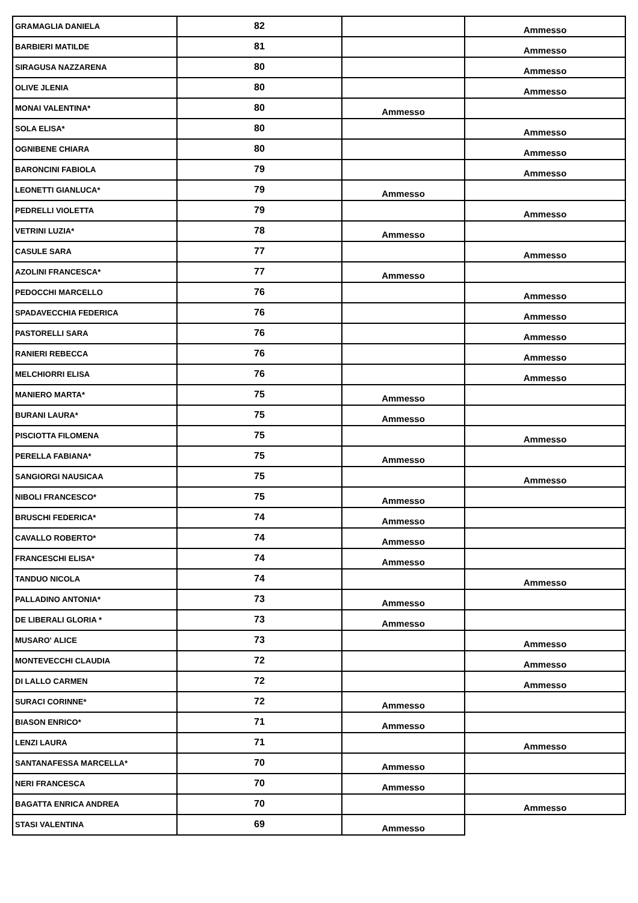| GRAMAGLIA DANIELA | 82 | | Ammesso |
| BARBIERI MATILDE | 81 | | Ammesso |
| SIRAGUSA NAZZARENA | 80 | | Ammesso |
| OLIVE JLENIA | 80 | | Ammesso |
| MONAI VALENTINA* | 80 | Ammesso | |
| SOLA ELISA* | 80 | | Ammesso |
| OGNIBENE CHIARA | 80 | | Ammesso |
| BARONCINI FABIOLA | 79 | | Ammesso |
| LEONETTI GIANLUCA* | 79 | Ammesso | |
| PEDRELLI VIOLETTA | 79 | | Ammesso |
| VETRINI LUZIA* | 78 | Ammesso | |
| CASULE SARA | 77 | | Ammesso |
| AZOLINI FRANCESCA* | 77 | Ammesso | |
| PEDOCCHI MARCELLO | 76 | | Ammesso |
| SPADAVECCHIA FEDERICA | 76 | | Ammesso |
| PASTORELLI SARA | 76 | | Ammesso |
| RANIERI REBECCA | 76 | | Ammesso |
| MELCHIORRI ELISA | 76 | | Ammesso |
| MANIERO MARTA* | 75 | Ammesso | |
| BURANI LAURA* | 75 | Ammesso | |
| PISCIOTTA FILOMENA | 75 | | Ammesso |
| PERELLA FABIANA* | 75 | Ammesso | |
| SANGIORGI NAUSICAA | 75 | | Ammesso |
| NIBOLI FRANCESCO* | 75 | Ammesso | |
| BRUSCHI FEDERICA* | 74 | Ammesso | |
| CAVALLO ROBERTO* | 74 | Ammesso | |
| FRANCESCHI ELISA* | 74 | Ammesso | |
| TANDUO NICOLA | 74 | | Ammesso |
| PALLADINO ANTONIA* | 73 | Ammesso | |
| DE LIBERALI GLORIA * | 73 | Ammesso | |
| MUSARO' ALICE | 73 | | Ammesso |
| MONTEVECCHI CLAUDIA | 72 | | Ammesso |
| DI LALLO CARMEN | 72 | | Ammesso |
| SURACI CORINNE* | 72 | Ammesso | |
| BIASON ENRICO* | 71 | Ammesso | |
| LENZI LAURA | 71 | | Ammesso |
| SANTANAFESSA MARCELLA* | 70 | Ammesso | |
| NERI FRANCESCA | 70 | Ammesso | |
| BAGATTA ENRICA ANDREA | 70 | | Ammesso |
| STASI VALENTINA | 69 | Ammesso | |